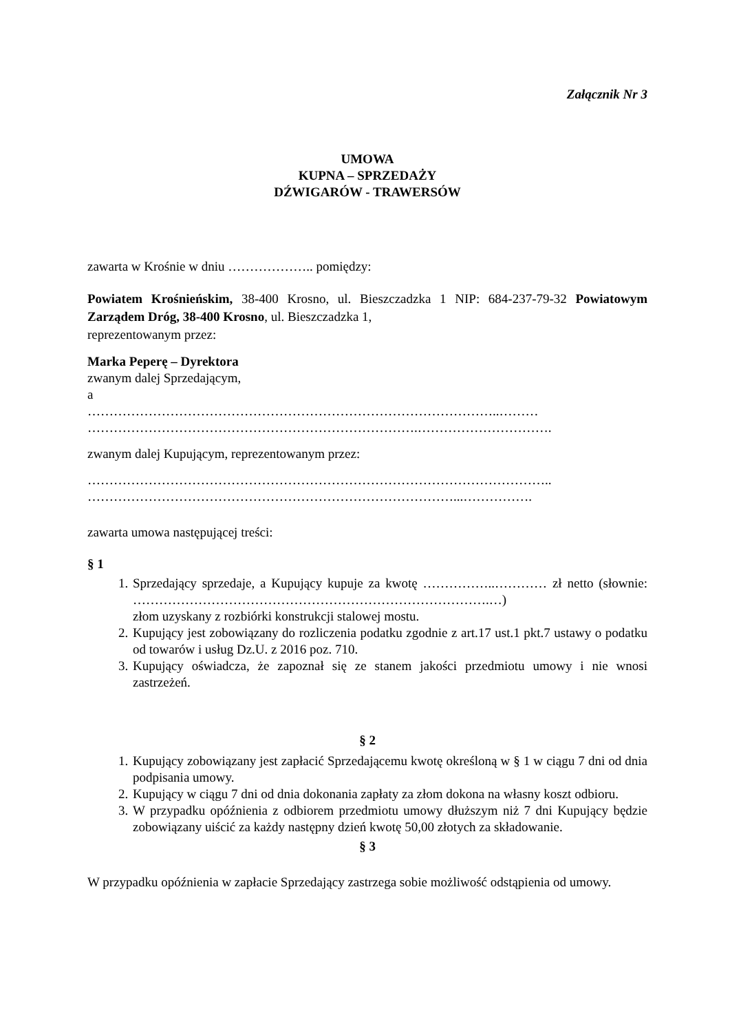Załącznik Nr 3
UMOWA
KUPNA – SPRZEDAŻY
DŹWIGARÓW - TRAWERSÓW
zawarta w Krośnie w dniu ……………….. pomiędzy:
Powiatem Krośnieńskim, 38-400 Krosno, ul. Bieszczadzka 1 NIP: 684-237-79-32 Powiatowym Zarządem Dróg, 38-400 Krosno, ul. Bieszczadzka 1,
reprezentowanym przez:
Marka Peperę – Dyrektora
zwanym dalej Sprzedającym,
a
…………………………………………………………………………………..………
………………………………………………………………….………………………….
zwanym dalej Kupującym, reprezentowanym przez:
……………………………………………………………………………………………..
…………………………………………………………………………...…………….
zawarta umowa następującej treści:
§ 1
1. Sprzedający sprzedaje, a Kupujący kupuje za kwotę ……………..………… zł netto (słownie: ……………………………………………………………………….…)
złom uzyskany z rozbiórki konstrukcji stalowej mostu.
2. Kupujący jest zobowiązany do rozliczenia podatku zgodnie z art.17 ust.1 pkt.7 ustawy o podatku od towarów i usług Dz.U. z 2016 poz. 710.
3. Kupujący oświadcza, że zapoznał się ze stanem jakości przedmiotu umowy i nie wnosi zastrzeżeń.
§ 2
1. Kupujący zobowiązany jest zapłacić Sprzedającemu kwotę określoną w § 1 w ciągu 7 dni od dnia podpisania umowy.
2. Kupujący w ciągu 7 dni od dnia dokonania zapłaty za złom dokona na własny koszt odbioru.
3. W przypadku opóźnienia z odbiorem przedmiotu umowy dłuższym niż 7 dni Kupujący będzie zobowiązany uiścić za każdy następny dzień kwotę 50,00 złotych za składowanie.
§ 3
W przypadku opóźnienia w zapłacie Sprzedający zastrzega sobie możliwość odstąpienia od umowy.